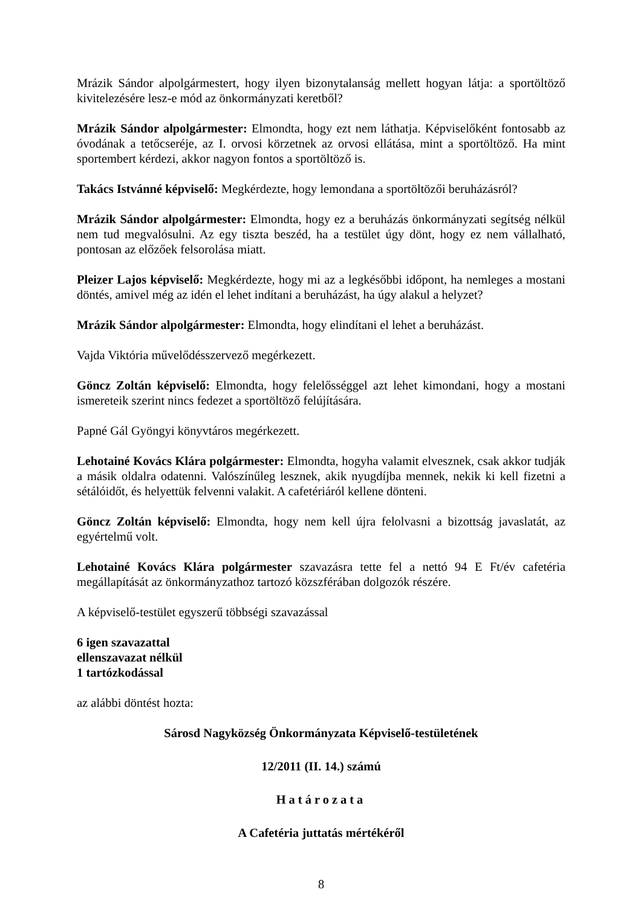Mrázik Sándor alpolgármestert, hogy ilyen bizonytalanság mellett hogyan látja: a sportöltöző kivitelezésére lesz-e mód az önkormányzati keretből?
Mrázik Sándor alpolgármester: Elmondta, hogy ezt nem láthatja. Képviselőként fontosabb az óvodának a tetőcseréje, az I. orvosi körzetnek az orvosi ellátása, mint a sportöltöző. Ha mint sportembert kérdezi, akkor nagyon fontos a sportöltöző is.
Takács Istvánné képviselő: Megkérdezte, hogy lemondana a sportöltözői beruházásról?
Mrázik Sándor alpolgármester: Elmondta, hogy ez a beruházás önkormányzati segítség nélkül nem tud megvalósulni. Az egy tiszta beszéd, ha a testület úgy dönt, hogy ez nem vállalható, pontosan az előzőek felsorolása miatt.
Pleizer Lajos képviselő: Megkérdezte, hogy mi az a legkésőbbi időpont, ha nemleges a mostani döntés, amivel még az idén el lehet indítani a beruházást, ha úgy alakul a helyzet?
Mrázik Sándor alpolgármester: Elmondta, hogy elindítani el lehet a beruházást.
Vajda Viktória művelődésszervező megérkezett.
Göncz Zoltán képviselő: Elmondta, hogy felelősséggel azt lehet kimondani, hogy a mostani ismereteik szerint nincs fedezet a sportöltöző felújítására.
Papné Gál Gyöngyi könyvtáros megérkezett.
Lehotainé Kovács Klára polgármester: Elmondta, hogyha valamit elvesznek, csak akkor tudják a másik oldalra odatenni. Valószínűleg lesznek, akik nyugdíjba mennek, nekik ki kell fizetni a sétálóidőt, és helyettük felvenni valakit. A cafetériáról kellene dönteni.
Göncz Zoltán képviselő: Elmondta, hogy nem kell újra felolvasni a bizottság javaslatát, az egyértelmű volt.
Lehotainé Kovács Klára polgármester szavazásra tette fel a nettó 94 E Ft/év cafetéria megállapítását az önkormányzathoz tartozó közszférában dolgozók részére.
A képviselő-testület egyszerű többségi szavazással
6 igen szavazattal
ellenszavazat nélkül
1 tartózkodással
az alábbi döntést hozta:
Sárosd Nagyközség Önkormányzata Képviselő-testületének
12/2011 (II. 14.) számú
Határozata
A Cafetéria juttatás mértékéről
8